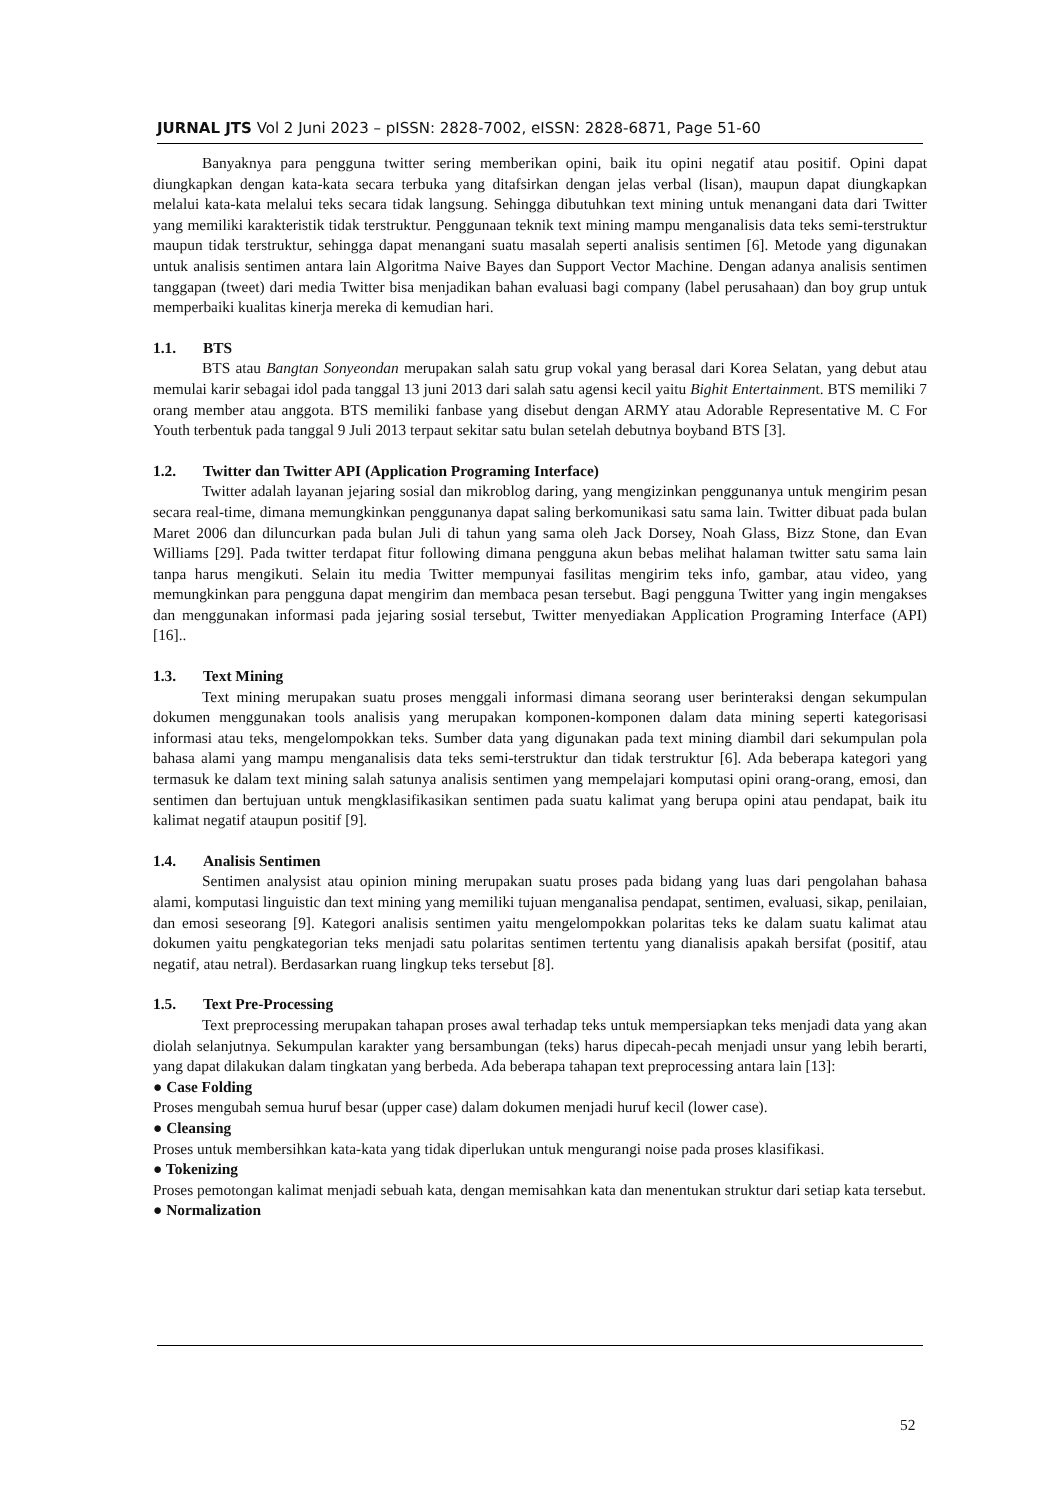JURNAL JTS Vol 2 Juni 2023 – pISSN: 2828-7002, eISSN: 2828-6871, Page 51-60
Banyaknya para pengguna twitter sering memberikan opini, baik itu opini negatif atau positif. Opini dapat diungkapkan dengan kata-kata secara terbuka yang ditafsirkan dengan jelas verbal (lisan), maupun dapat diungkapkan melalui kata-kata melalui teks secara tidak langsung. Sehingga dibutuhkan text mining untuk menangani data dari Twitter yang memiliki karakteristik tidak terstruktur. Penggunaan teknik text mining mampu menganalisis data teks semi-terstruktur maupun tidak terstruktur, sehingga dapat menangani suatu masalah seperti analisis sentimen [6]. Metode yang digunakan untuk analisis sentimen antara lain Algoritma Naive Bayes dan Support Vector Machine. Dengan adanya analisis sentimen tanggapan (tweet) dari media Twitter bisa menjadikan bahan evaluasi bagi company (label perusahaan) dan boy grup untuk memperbaiki kualitas kinerja mereka di kemudian hari.
1.1. BTS
BTS atau Bangtan Sonyeondan merupakan salah satu grup vokal yang berasal dari Korea Selatan, yang debut atau memulai karir sebagai idol pada tanggal 13 juni 2013 dari salah satu agensi kecil yaitu Bighit Entertainment. BTS memiliki 7 orang member atau anggota. BTS memiliki fanbase yang disebut dengan ARMY atau Adorable Representative M. C For Youth terbentuk pada tanggal 9 Juli 2013 terpaut sekitar satu bulan setelah debutnya boyband BTS [3].
1.2. Twitter dan Twitter API (Application Programing Interface)
Twitter adalah layanan jejaring sosial dan mikroblog daring, yang mengizinkan penggunanya untuk mengirim pesan secara real-time, dimana memungkinkan penggunanya dapat saling berkomunikasi satu sama lain. Twitter dibuat pada bulan Maret 2006 dan diluncurkan pada bulan Juli di tahun yang sama oleh Jack Dorsey, Noah Glass, Bizz Stone, dan Evan Williams [29]. Pada twitter terdapat fitur following dimana pengguna akun bebas melihat halaman twitter satu sama lain tanpa harus mengikuti. Selain itu media Twitter mempunyai fasilitas mengirim teks info, gambar, atau video, yang memungkinkan para pengguna dapat mengirim dan membaca pesan tersebut. Bagi pengguna Twitter yang ingin mengakses dan menggunakan informasi pada jejaring sosial tersebut, Twitter menyediakan Application Programing Interface (API) [16]..
1.3. Text Mining
Text mining merupakan suatu proses menggali informasi dimana seorang user berinteraksi dengan sekumpulan dokumen menggunakan tools analisis yang merupakan komponen-komponen dalam data mining seperti kategorisasi informasi atau teks, mengelompokkan teks. Sumber data yang digunakan pada text mining diambil dari sekumpulan pola bahasa alami yang mampu menganalisis data teks semi-terstruktur dan tidak terstruktur [6]. Ada beberapa kategori yang termasuk ke dalam text mining salah satunya analisis sentimen yang mempelajari komputasi opini orang-orang, emosi, dan sentimen dan bertujuan untuk mengklasifikasikan sentimen pada suatu kalimat yang berupa opini atau pendapat, baik itu kalimat negatif ataupun positif [9].
1.4. Analisis Sentimen
Sentimen analysist atau opinion mining merupakan suatu proses pada bidang yang luas dari pengolahan bahasa alami, komputasi linguistic dan text mining yang memiliki tujuan menganalisa pendapat, sentimen, evaluasi, sikap, penilaian, dan emosi seseorang [9]. Kategori analisis sentimen yaitu mengelompokkan polaritas teks ke dalam suatu kalimat atau dokumen yaitu pengkategorian teks menjadi satu polaritas sentimen tertentu yang dianalisis apakah bersifat (positif, atau negatif, atau netral). Berdasarkan ruang lingkup teks tersebut [8].
1.5. Text Pre-Processing
Text preprocessing merupakan tahapan proses awal terhadap teks untuk mempersiapkan teks menjadi data yang akan diolah selanjutnya. Sekumpulan karakter yang bersambungan (teks) harus dipecah-pecah menjadi unsur yang lebih berarti, yang dapat dilakukan dalam tingkatan yang berbeda. Ada beberapa tahapan text preprocessing antara lain [13]:
● Case Folding
Proses mengubah semua huruf besar (upper case) dalam dokumen menjadi huruf kecil (lower case).
● Cleansing
Proses untuk membersihkan kata-kata yang tidak diperlukan untuk mengurangi noise pada proses klasifikasi.
● Tokenizing
Proses pemotongan kalimat menjadi sebuah kata, dengan memisahkan kata dan menentukan struktur dari setiap kata tersebut.
● Normalization
52